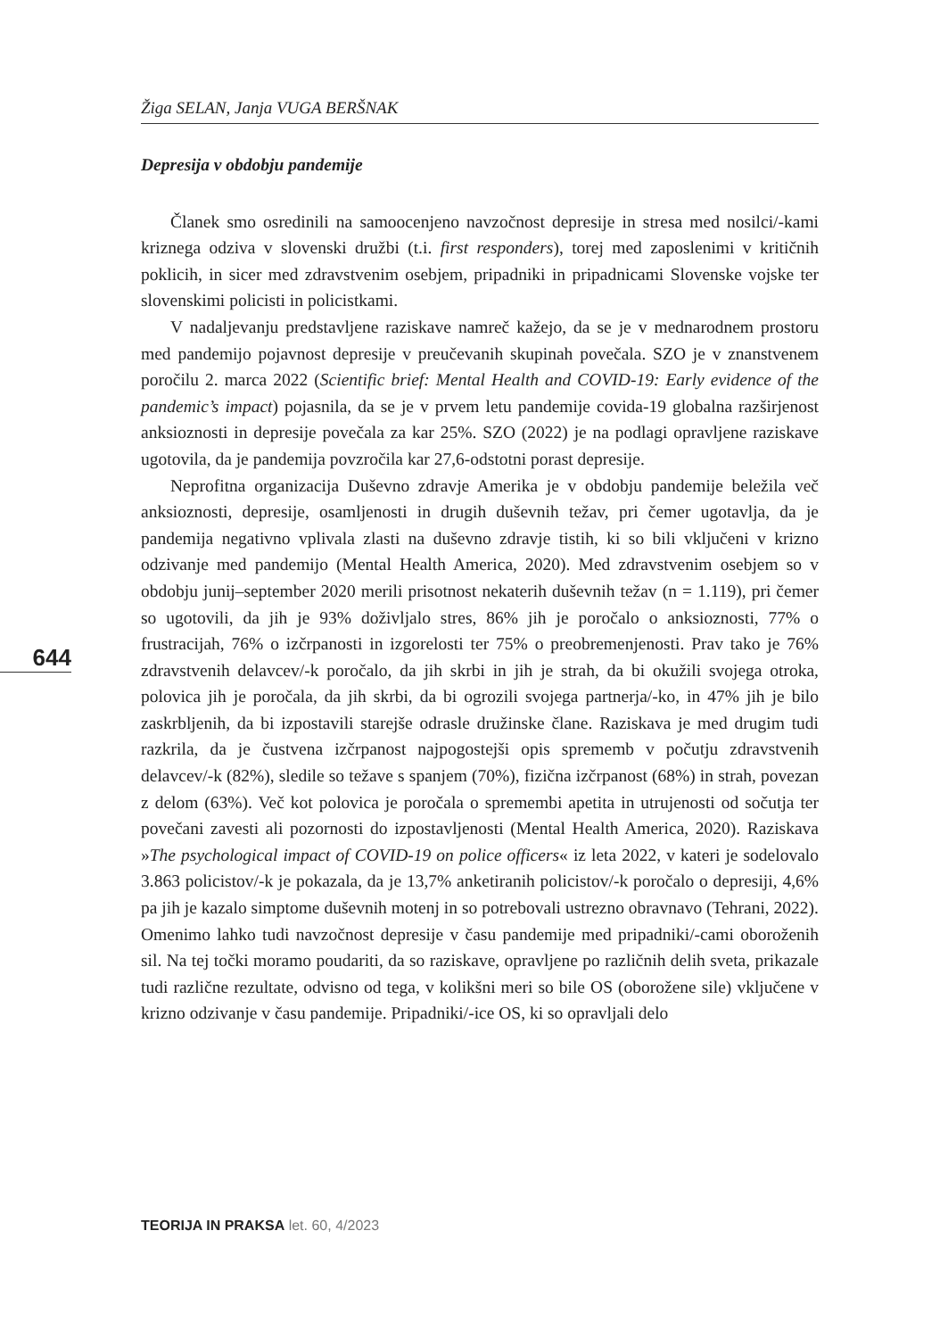Žiga SELAN, Janja VUGA BERŠNAK
Depresija v obdobju pandemije
Članek smo osredinili na samoocenjeno navzočnost depresije in stresa med nosilci/-kami kriznega odziva v slovenski družbi (t.i. first responders), torej med zaposlenimi v kritičnih poklicih, in sicer med zdravstvenim osebjem, pripadniki in pripadnicami Slovenske vojske ter slovenskimi policisti in policistkami.
V nadaljevanju predstavljene raziskave namreč kažejo, da se je v mednarodnem prostoru med pandemijo pojavnost depresije v preučevanih skupinah povečala. SZO je v znanstvenem poročilu 2. marca 2022 (Scientific brief: Mental Health and COVID-19: Early evidence of the pandemic’s impact) pojasnila, da se je v prvem letu pandemije covida-19 globalna razširjenost anksioznosti in depresije povečala za kar 25%. SZO (2022) je na podlagi opravljene raziskave ugotovila, da je pandemija povzročila kar 27,6-odstotni porast depresije.
Neprofitna organizacija Duševno zdravje Amerika je v obdobju pandemije beležila več anksioznosti, depresije, osamljenosti in drugih duševnih težav, pri čemer ugotavlja, da je pandemija negativno vplivala zlasti na duševno zdravje tistih, ki so bili vključeni v krizno odzivanje med pandemijo (Mental Health America, 2020). Med zdravstvenim osebjem so v obdobju junij–september 2020 merili prisotnost nekaterih duševnih težav (n = 1.119), pri čemer so ugotovili, da jih je 93% doživljalo stres, 86% jih je poročalo o anksioznosti, 77% o frustracijah, 76% o izčrpanosti in izgorelosti ter 75% o preobremenjenosti. Prav tako je 76% zdravstvenih delavcev/-k poročalo, da jih skrbi in jih je strah, da bi okužili svojega otroka, polovica jih je poročala, da jih skrbi, da bi ogrozili svojega partnerja/-ko, in 47% jih je bilo zaskrbljenih, da bi izpostavili starejše odrasle družinske člane. Raziskava je med drugim tudi razkrila, da je čustvena izčrpanost najpogostejši opis sprememb v počutju zdravstvenih delavcev/-k (82%), sledile so težave s spanjem (70%), fizična izčrpanost (68%) in strah, povezan z delom (63%). Več kot polovica je poročala o spremembi apetita in utrujenosti od sočutja ter povečani zavesti ali pozornosti do izpostavljenosti (Mental Health America, 2020). Raziskava »The psychological impact of COVID-19 on police officers« iz leta 2022, v kateri je sodelovalo 3.863 policistov/-k je pokazala, da je 13,7% anketiranih policistov/-k poročalo o depresiji, 4,6% pa jih je kazalo simptome duševnih motenj in so potrebovali ustrezno obravnavo (Tehrani, 2022). Omenimo lahko tudi navzočnost depresije v času pandemije med pripadniki/-cami oboroženih sil. Na tej točki moramo poudariti, da so raziskave, opravljene po različnih delih sveta, prikazale tudi različne rezultate, odvisno od tega, v kolikšni meri so bile OS (oborožene sile) vključene v krizno odzivanje v času pandemije. Pripadniki/-ice OS, ki so opravljali delo
644
TEORIJA IN PRAKSA let. 60, 4/2023